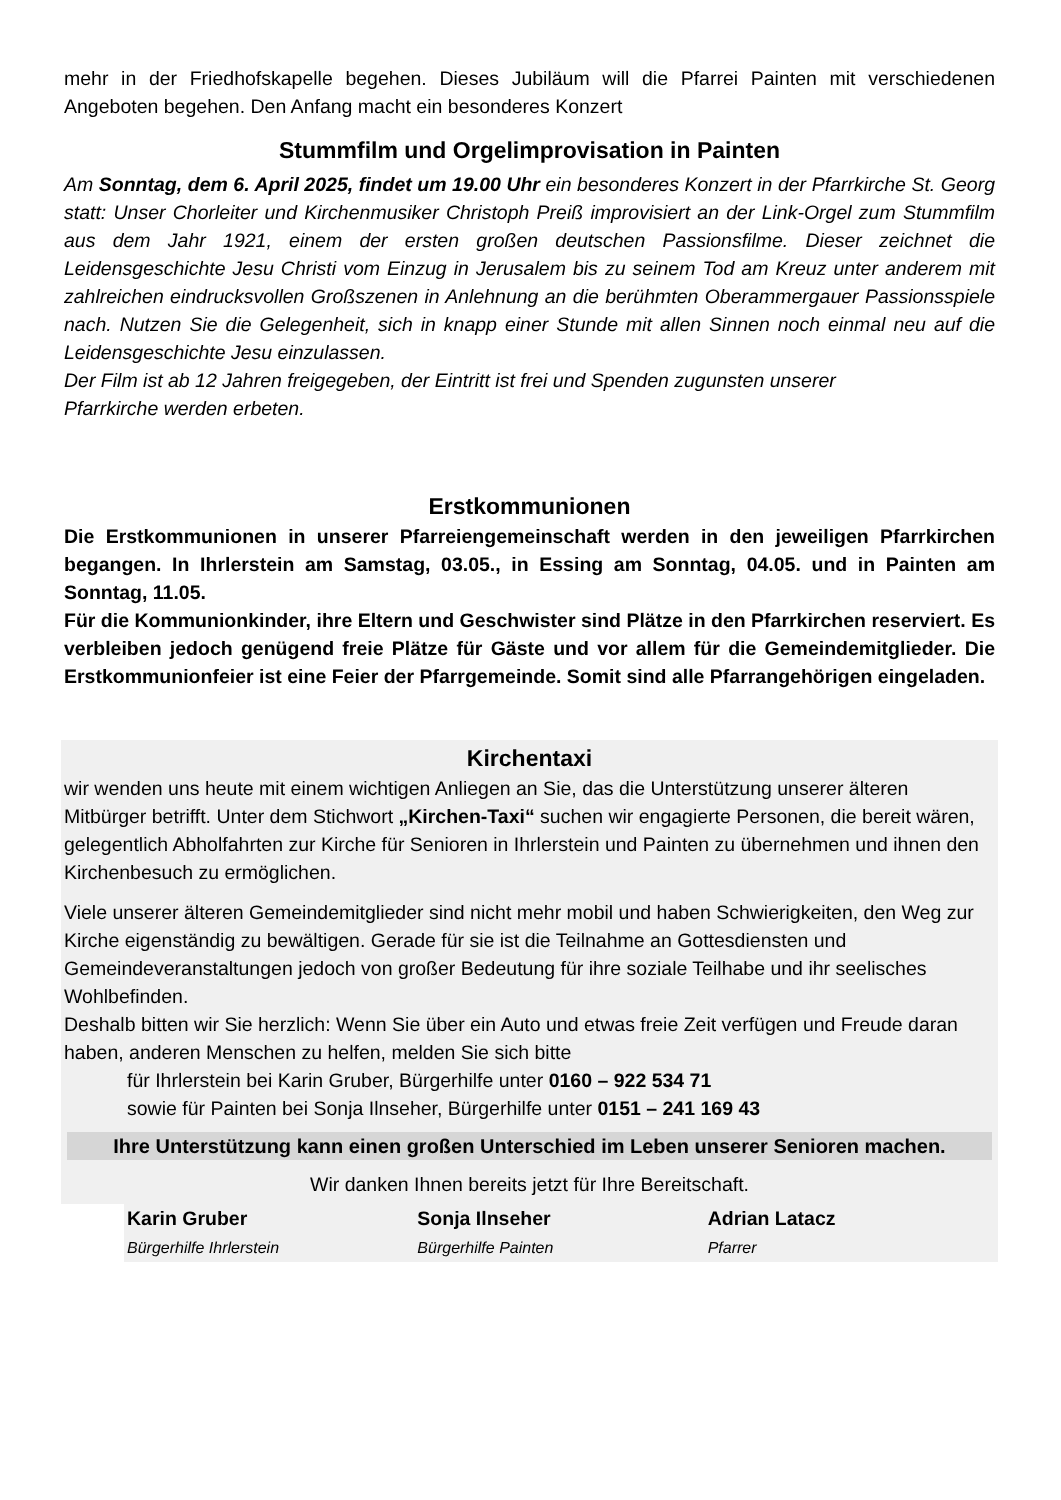mehr in der Friedhofskapelle begehen. Dieses Jubiläum will die Pfarrei Painten mit verschiedenen Angeboten begehen. Den Anfang macht ein besonderes Konzert
Stummfilm und Orgelimprovisation in Painten
Am Sonntag, dem 6. April 2025, findet um 19.00 Uhr ein besonderes Konzert in der Pfarrkirche St. Georg statt: Unser Chorleiter und Kirchenmusiker Christoph Preiß improvisiert an der Link-Orgel zum Stummfilm aus dem Jahr 1921, einem der ersten großen deutschen Passionsfilme. Dieser zeichnet die Leidensgeschichte Jesu Christi vom Einzug in Jerusalem bis zu seinem Tod am Kreuz unter anderem mit zahlreichen eindrucksvollen Großszenen in Anlehnung an die berühmten Oberammergauer Passionsspiele nach. Nutzen Sie die Gelegenheit, sich in knapp einer Stunde mit allen Sinnen noch einmal neu auf die Leidensgeschichte Jesu einzulassen.
Der Film ist ab 12 Jahren freigegeben, der Eintritt ist frei und Spenden zugunsten unserer
Pfarrkirche werden erbeten.
Erstkommunionen
Die Erstkommunionen in unserer Pfarreiengemeinschaft werden in den jeweiligen Pfarrkirchen begangen. In Ihrlerstein am Samstag, 03.05., in Essing am Sonntag, 04.05. und in Painten am Sonntag, 11.05.
Für die Kommunionkinder, ihre Eltern und Geschwister sind Plätze in den Pfarrkirchen reserviert. Es verbleiben jedoch genügend freie Plätze für Gäste und vor allem für die Gemeindemitglieder. Die Erstkommunionfeier ist eine Feier der Pfarrgemeinde. Somit sind alle Pfarrangehörigen eingeladen.
Kirchentaxi
wir wenden uns heute mit einem wichtigen Anliegen an Sie, das die Unterstützung unserer älteren Mitbürger betrifft. Unter dem Stichwort „Kirchen-Taxi“ suchen wir engagierte Personen, die bereit wären, gelegentlich Abholfahrten zur Kirche für Senioren in Ihrlerstein und Painten zu übernehmen und ihnen den Kirchenbesuch zu ermöglichen.
Viele unserer älteren Gemeindemitglieder sind nicht mehr mobil und haben Schwierigkeiten, den Weg zur Kirche eigenständig zu bewältigen. Gerade für sie ist die Teilnahme an Gottesdiensten und Gemeindeveranstaltungen jedoch von großer Bedeutung für ihre soziale Teilhabe und ihr seelisches Wohlbefinden.
Deshalb bitten wir Sie herzlich: Wenn Sie über ein Auto und etwas freie Zeit verfügen und Freude daran haben, anderen Menschen zu helfen, melden Sie sich bitte
für Ihrlerstein bei Karin Gruber, Bürgerhilfe unter 0160 – 922 534 71
sowie für Painten bei Sonja Ilnseher, Bürgerhilfe unter 0151 – 241 169 43
Ihre Unterstützung kann einen großen Unterschied im Leben unserer Senioren machen.
Wir danken Ihnen bereits jetzt für Ihre Bereitschaft.
Karin Gruber
Bürgerhilfe Ihrlerstein
Sonja Ilnseher
Bürgerhilfe Painten
Adrian Latacz
Pfarrer